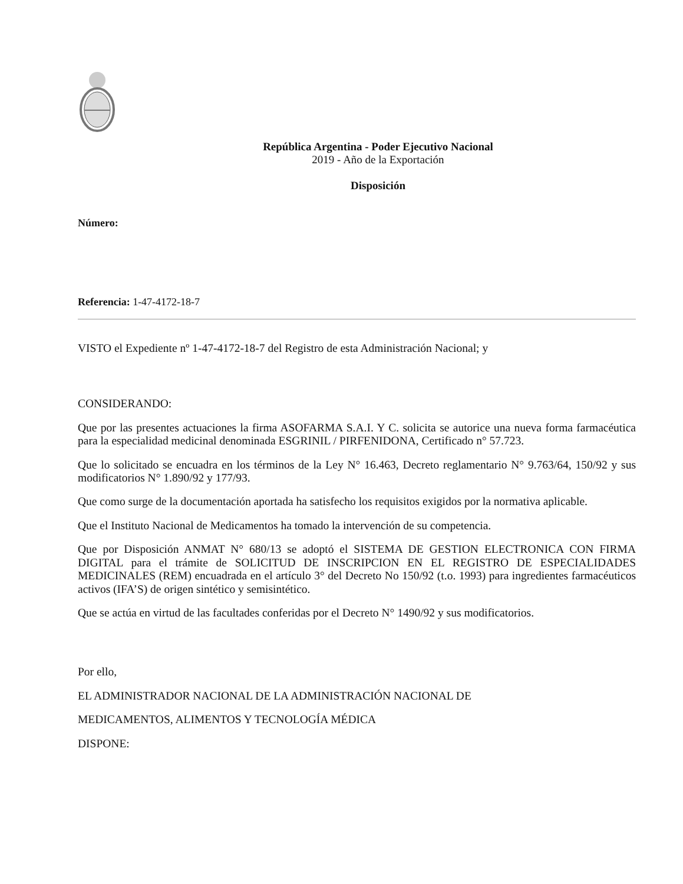República Argentina - Poder Ejecutivo Nacional
2019 - Año de la Exportación
Disposición
Número:
Referencia: 1-47-4172-18-7
VISTO el Expediente nº 1-47-4172-18-7 del Registro de esta Administración Nacional; y
CONSIDERANDO:
Que por las presentes actuaciones la firma ASOFARMA S.A.I. Y C. solicita se autorice una nueva forma farmacéutica para la especialidad medicinal denominada ESGRINIL / PIRFENIDONA, Certificado n° 57.723.
Que lo solicitado se encuadra en los términos de la Ley N° 16.463, Decreto reglamentario N° 9.763/64, 150/92 y sus modificatorios N° 1.890/92 y 177/93.
Que como surge de la documentación aportada ha satisfecho los requisitos exigidos por la normativa aplicable.
Que el Instituto Nacional de Medicamentos ha tomado la intervención de su competencia.
Que por Disposición ANMAT N° 680/13 se adoptó el SISTEMA DE GESTION ELECTRONICA CON FIRMA DIGITAL para el trámite de SOLICITUD DE INSCRIPCION EN EL REGISTRO DE ESPECIALIDADES MEDICINALES (REM) encuadrada en el artículo 3° del Decreto No 150/92 (t.o. 1993) para ingredientes farmacéuticos activos (IFA’S) de origen sintético y semisintético.
Que se actúa en virtud de las facultades conferidas por el Decreto N° 1490/92 y sus modificatorios.
Por ello,
EL ADMINISTRADOR NACIONAL DE LA ADMINISTRACIÓN NACIONAL DE
MEDICAMENTOS, ALIMENTOS Y TECNOLOGÍA MÉDICA
DISPONE: